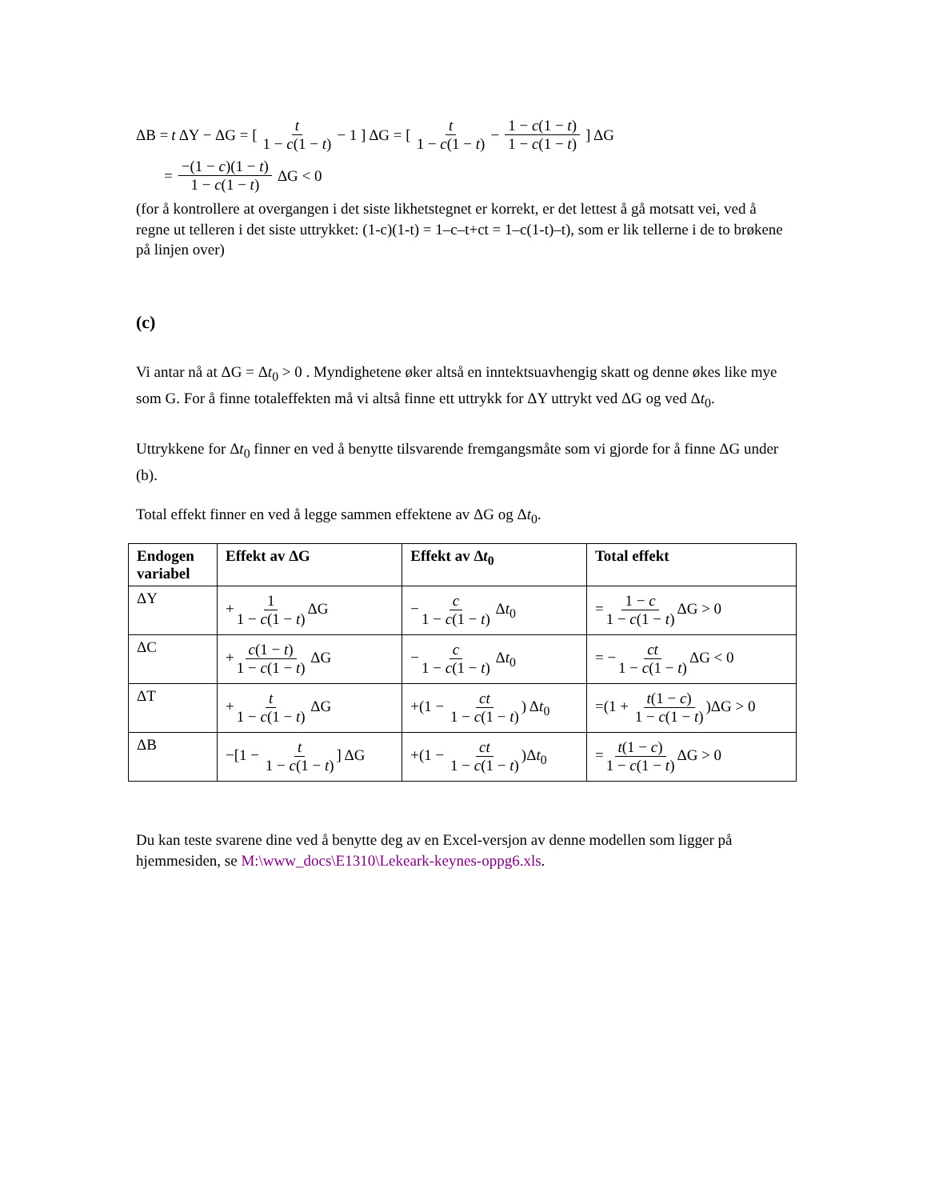ΔB = t ΔY − ΔG = [ t 1 − c(1 − t) − 1 ] ΔG = [ t 1 − c(1 − t) − 1 − c(1 − t) 1 − c(1 − t) ] ΔG
= −(1 − c)(1 − t) 1 − c(1 − t) ΔG < 0
(for å kontrollere at overgangen i det siste likhetstegnet er korrekt, er det lettest å gå motsatt vei, ved å regne ut telleren i det siste uttrykket: (1-c)(1-t) = 1–c–t+ct = 1–c(1-t)–t), som er lik tellerne i de to brøkene på linjen over)
(c)
Vi antar nå at ΔG = Δt<sub>0</sub> > 0 . Myndighetene øker altså en inntektsuavhengig skatt og denne økes like mye som G. For å finne totaleffekten må vi altså finne ett uttrykk for ΔY uttrykt ved ΔG og ved Δt<sub>0</sub>.
Uttrykkene for Δt<sub>0</sub> finner en ved å benytte tilsvarende fremgangsmåte som vi gjorde for å finne ΔG under (b).
Total effekt finner en ved å legge sammen effektene av ΔG og Δt<sub>0</sub>.
| Endogen variabel | Effekt av ΔG | Effekt av Δ t<sub>0</sub> | Total effekt |
| --- | --- | --- | --- |
| ΔY | + 1 1 − c (1 − t ) ΔG | − c 1 − c (1 − t ) Δ t<sub>0</sub> | = 1 − c 1 − c (1 − t ) ΔG > 0 |
| ΔC | + c (1 − t ) 1 − c (1 − t ) ΔG | − c 1 − c (1 − t ) Δ t<sub>0</sub> | = − ct 1 − c (1 − t ) ΔG < 0 |
| ΔT | + t 1 − c (1 − t ) ΔG | +(1 − ct 1 − c (1 − t ) ) Δ t<sub>0</sub> | =(1 + t (1 − c ) 1 − c (1 − t ) )ΔG > 0 |
| ΔB | −[1 − t 1 − c (1 − t ) ] ΔG | +(1 − ct 1 − c (1 − t ) )Δ t<sub>0</sub> | = t (1 − c ) 1 − c (1 − t ) ΔG > 0 |
Du kan teste svarene dine ved å benytte deg av en Excel-versjon av denne modellen som ligger på hjemmesiden, se M:\www_docs\E1310\Lekeark-keynes-oppg6.xls.